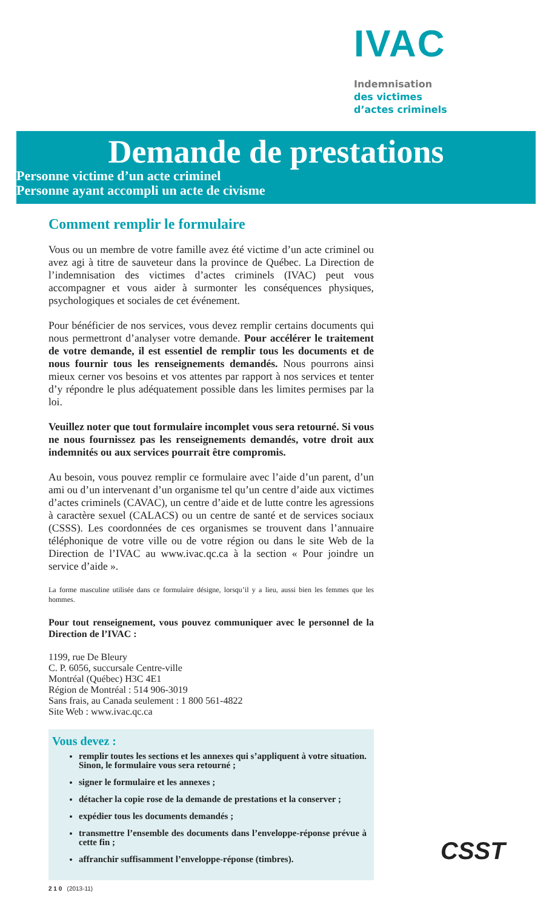IVAC
Indemnisation
des victimes
d’actes criminels
Demande de prestations
Personne victime d’un acte criminel
Personne ayant accompli un acte de civisme
Comment remplir le formulaire
Vous ou un membre de votre famille avez été victime d’un acte criminel ou avez agi à titre de sauveteur dans la province de Québec. La Direction de l’indemnisation des victimes d’actes criminels (IVAC) peut vous accompagner et vous aider à surmonter les conséquences physiques, psychologiques et sociales de cet événement.
Pour bénéficier de nos services, vous devez remplir certains documents qui nous permettront d’analyser votre demande. Pour accélérer le traitement de votre demande, il est essentiel de remplir tous les documents et de nous fournir tous les renseignements demandés. Nous pourrons ainsi mieux cerner vos besoins et vos attentes par rapport à nos services et tenter d’y répondre le plus adéquatement possible dans les limites permises par la loi.
Veuillez noter que tout formulaire incomplet vous sera retourné. Si vous ne nous fournissez pas les renseignements demandés, votre droit aux indemnités ou aux services pourrait être compromis.
Au besoin, vous pouvez remplir ce formulaire avec l’aide d’un parent, d’un ami ou d’un intervenant d’un organisme tel qu’un centre d’aide aux victimes d’actes criminels (CAVAC), un centre d’aide et de lutte contre les agressions à caractère sexuel (CALACS) ou un centre de santé et de services sociaux (CSSS). Les coordonnées de ces organismes se trouvent dans l’annuaire téléphonique de votre ville ou de votre région ou dans le site Web de la Direction de l’IVAC au www.ivac.qc.ca à la section « Pour joindre un service d’aide ».
La forme masculine utilisée dans ce formulaire désigne, lorsqu’il y a lieu, aussi bien les femmes que les hommes.
Pour tout renseignement, vous pouvez communiquer avec le personnel de la Direction de l’IVAC :
1199, rue De Bleury
C. P. 6056, succursale Centre-ville
Montréal (Québec) H3C 4E1
Région de Montréal : 514 906-3019
Sans frais, au Canada seulement : 1 800 561-4822
Site Web : www.ivac.qc.ca
Vous devez :
remplir toutes les sections et les annexes qui s’appliquent à votre situation. Sinon, le formulaire vous sera retourné ;
signer le formulaire et les annexes ;
détacher la copie rose de la demande de prestations et la conserver ;
expédier tous les documents demandés ;
transmettre l’ensemble des documents dans l’enveloppe-réponse prévue à cette fin ;
affranchir suffisamment l’enveloppe-réponse (timbres).
2 1 0 (2013-11)
CSST